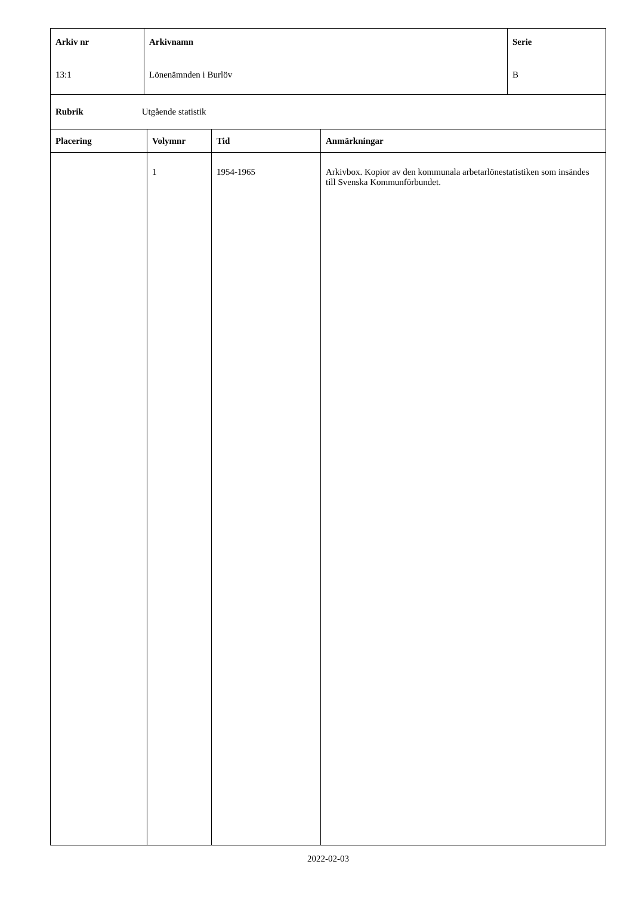| Arkiv nr 13:1 | Arkivnamn Lönenämnden i Burlöv | Serie B |
| Rubrik Utgående statistik |
| Placering | Volymnr | Tid | Anmärkningar |
| | 1 | 1954-1965 | Arkivbox. Kopior av den kommunala arbetarlönestatistiken som insändes till Svenska Kommunförbundet. |
2022-02-03